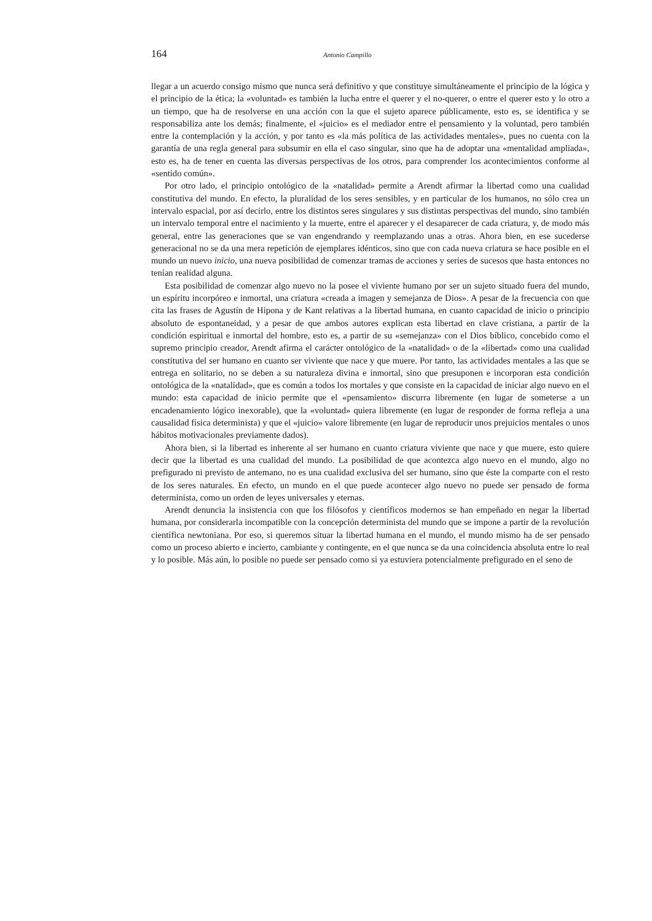164 Antonio Campillo
llegar a un acuerdo consigo mismo que nunca será definitivo y que constituye simultáneamente el principio de la lógica y el principio de la ética; la «voluntad» es también la lucha entre el querer y el no-querer, o entre el querer esto y lo otro a un tiempo, que ha de resolverse en una acción con la que el sujeto aparece públicamente, esto es, se identifica y se responsabiliza ante los demás; finalmente, el «juicio» es el mediador entre el pensamiento y la voluntad, pero también entre la contemplación y la acción, y por tanto es «la más política de las actividades mentales», pues no cuenta con la garantía de una regla general para subsumir en ella el caso singular, sino que ha de adoptar una «mentalidad ampliada», esto es, ha de tener en cuenta las diversas perspectivas de los otros, para comprender los acontecimientos conforme al «sentido común».
Por otro lado, el principio ontológico de la «natalidad» permite a Arendt afirmar la libertad como una cualidad constitutiva del mundo. En efecto, la pluralidad de los seres sensibles, y en particular de los humanos, no sólo crea un intervalo espacial, por así decirlo, entre los distintos seres singulares y sus distintas perspectivas del mundo, sino también un intervalo temporal entre el nacimiento y la muerte, entre el aparecer y el desaparecer de cada criatura, y, de modo más general, entre las generaciones que se van engendrando y reemplazando unas a otras. Ahora bien, en ese sucederse generacional no se da una mera repetición de ejemplares idénticos, sino que con cada nueva criatura se hace posible en el mundo un nuevo inicio, una nueva posibilidad de comenzar tramas de acciones y series de sucesos que hasta entonces no tenían realidad alguna.
Esta posibilidad de comenzar algo nuevo no la posee el viviente humano por ser un sujeto situado fuera del mundo, un espíritu incorpóreo e inmortal, una criatura «creada a imagen y semejanza de Dios». A pesar de la frecuencia con que cita las frases de Agustín de Hipona y de Kant relativas a la libertad humana, en cuanto capacidad de inicio o principio absoluto de espontaneidad, y a pesar de que ambos autores explican esta libertad en clave cristiana, a partir de la condición espiritual e inmortal del hombre, esto es, a partir de su «semejanza» con el Dios bíblico, concebido como el supremo principio creador, Arendt afirma el carácter ontológico de la «natalidad» o de la «libertad» como una cualidad constitutiva del ser humano en cuanto ser viviente que nace y que muere. Por tanto, las actividades mentales a las que se entrega en solitario, no se deben a su naturaleza divina e inmortal, sino que presuponen e incorporan esta condición ontológica de la «natalidad», que es común a todos los mortales y que consiste en la capacidad de iniciar algo nuevo en el mundo: esta capacidad de inicio permite que el «pensamiento» discurra libremente (en lugar de someterse a un encadenamiento lógico inexorable), que la «voluntad» quiera libremente (en lugar de responder de forma refleja a una causalidad física determinista) y que el «juicio» valore libremente (en lugar de reproducir unos prejuicios mentales o unos hábitos motivacionales previamente dados).
Ahora bien, si la libertad es inherente al ser humano en cuanto criatura viviente que nace y que muere, esto quiere decir que la libertad es una cualidad del mundo. La posibilidad de que acontezca algo nuevo en el mundo, algo no prefigurado ni previsto de antemano, no es una cualidad exclusiva del ser humano, sino que éste la comparte con el resto de los seres naturales. En efecto, un mundo en el que puede acontecer algo nuevo no puede ser pensado de forma determinista, como un orden de leyes universales y eternas.
Arendt denuncia la insistencia con que los filósofos y científicos modernos se han empeñado en negar la libertad humana, por considerarla incompatible con la concepción determinista del mundo que se impone a partir de la revolución científica newtoniana. Por eso, si queremos situar la libertad humana en el mundo, el mundo mismo ha de ser pensado como un proceso abierto e incierto, cambiante y contingente, en el que nunca se da una coincidencia absoluta entre lo real y lo posible. Más aún, lo posible no puede ser pensado como si ya estuviera potencialmente prefigurado en el seno de